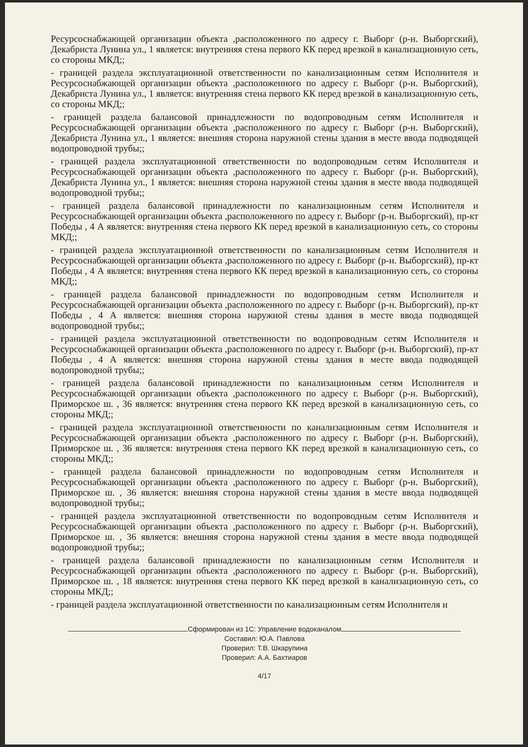Ресурсоснабжающей организации объекта ,расположенного по адресу г. Выборг (р-н. Выборгский), Декабриста Лунина ул., 1 является: внутренняя стена первого КК перед врезкой в канализационную сеть, со стороны МКД;;
- границей раздела эксплуатационной ответственности по канализационным сетям Исполнителя и Ресурсоснабжающей организации объекта ,расположенного по адресу г. Выборг (р-н. Выборгский), Декабриста Лунина ул., 1 является: внутренняя стена первого КК перед врезкой в канализационную сеть, со стороны МКД;;
- границей раздела балансовой принадлежности по водопроводным сетям Исполнителя и Ресурсоснабжающей организации объекта ,расположенного по адресу г. Выборг (р-н. Выборгский), Декабриста Лунина ул., 1 является: внешняя сторона наружной стены здания в месте ввода подводящей водопроводной трубы;;
- границей раздела эксплуатационной ответственности по водопроводным сетям Исполнителя и Ресурсоснабжающей организации объекта ,расположенного по адресу г. Выборг (р-н. Выборгский), Декабриста Лунина ул., 1 является: внешняя сторона наружной стены здания в месте ввода подводящей водопроводной трубы;;
- границей раздела балансовой принадлежности по канализационным сетям Исполнителя и Ресурсоснабжающей организации объекта ,расположенного по адресу г. Выборг (р-н. Выборгский), пр-кт Победы , 4 А является: внутренняя стена первого КК перед врезкой в канализационную сеть, со стороны МКД;;
- границей раздела эксплуатационной ответственности по канализационным сетям Исполнителя и Ресурсоснабжающей организации объекта ,расположенного по адресу г. Выборг (р-н. Выборгский), пр-кт Победы , 4 А является: внутренняя стена первого КК перед врезкой в канализационную сеть, со стороны МКД;;
- границей раздела балансовой принадлежности по водопроводным сетям Исполнителя и Ресурсоснабжающей организации объекта ,расположенного по адресу г. Выборг (р-н. Выборгский), пр-кт Победы , 4 А является: внешняя сторона наружной стены здания в месте ввода подводящей водопроводной трубы;;
- границей раздела эксплуатационной ответственности по водопроводным сетям Исполнителя и Ресурсоснабжающей организации объекта ,расположенного по адресу г. Выборг (р-н. Выборгский), пр-кт Победы , 4 А является: внешняя сторона наружной стены здания в месте ввода подводящей водопроводной трубы;;
- границей раздела балансовой принадлежности по канализационным сетям Исполнителя и Ресурсоснабжающей организации объекта ,расположенного по адресу г. Выборг (р-н. Выборгский), Приморское ш. , 36 является: внутренняя стена первого КК перед врезкой в канализационную сеть, со стороны МКД;;
- границей раздела эксплуатационной ответственности по канализационным сетям Исполнителя и Ресурсоснабжающей организации объекта ,расположенного по адресу г. Выборг (р-н. Выборгский), Приморское ш. , 36 является: внутренняя стена первого КК перед врезкой в канализационную сеть, со стороны МКД;;
- границей раздела балансовой принадлежности по водопроводным сетям Исполнителя и Ресурсоснабжающей организации объекта ,расположенного по адресу г. Выборг (р-н. Выборгский), Приморское ш. , 36 является: внешняя сторона наружной стены здания в месте ввода подводящей водопроводной трубы;;
- границей раздела эксплуатационной ответственности по водопроводным сетям Исполнителя и Ресурсоснабжающей организации объекта ,расположенного по адресу г. Выборг (р-н. Выборгский), Приморское ш. , 36 является: внешняя сторона наружной стены здания в месте ввода подводящей водопроводной трубы;;
- границей раздела балансовой принадлежности по канализационным сетям Исполнителя и Ресурсоснабжающей организации объекта ,расположенного по адресу г. Выборг (р-н. Выборгский), Приморское ш. , 18 является: внутренняя стена первого КК перед врезкой в канализационную сеть, со стороны МКД;;
- границей раздела эксплуатационной ответственности по канализационным сетям Исполнителя и
Сформирован из 1С: Управление водоканалом
Составил: Ю.А. Павлова
Проверил: Т.В. Шкарупина
Проверил: А.А. Бахтиаров
4/17